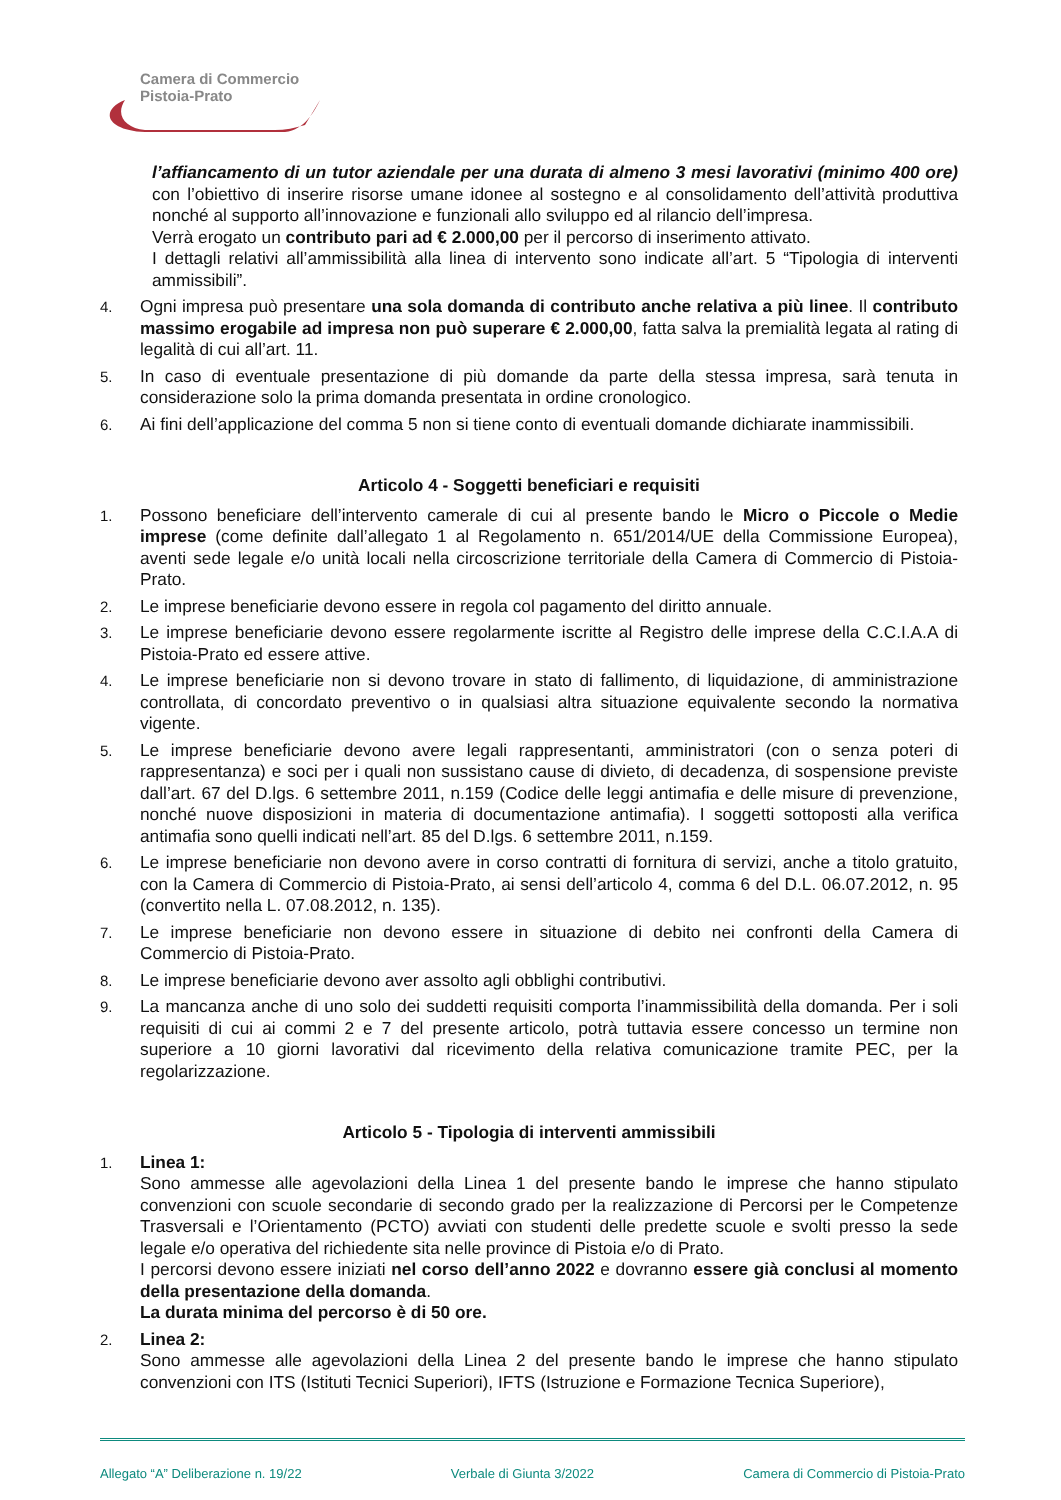Camera di Commercio
Pistoia-Prato
l’affiancamento di un tutor aziendale per una durata di almeno 3 mesi lavorativi (minimo 400 ore) con l’obiettivo di inserire risorse umane idonee al sostegno e al consolidamento dell’attività produttiva nonché al supporto all’innovazione e funzionali allo sviluppo ed al rilancio dell’impresa.
Verrà erogato un contributo pari ad € 2.000,00 per il percorso di inserimento attivato.
I dettagli relativi all’ammissibilità alla linea di intervento sono indicate all’art. 5 “Tipologia di interventi ammissibili”.
4. Ogni impresa può presentare una sola domanda di contributo anche relativa a più linee. Il contributo massimo erogabile ad impresa non può superare € 2.000,00, fatta salva la premialità legata al rating di legalità di cui all’art. 11.
5. In caso di eventuale presentazione di più domande da parte della stessa impresa, sarà tenuta in considerazione solo la prima domanda presentata in ordine cronologico.
6. Ai fini dell’applicazione del comma 5 non si tiene conto di eventuali domande dichiarate inammissibili.
Articolo 4 - Soggetti beneficiari e requisiti
1. Possono beneficiare dell’intervento camerale di cui al presente bando le Micro o Piccole o Medie imprese (come definite dall’allegato 1 al Regolamento n. 651/2014/UE della Commissione Europea), aventi sede legale e/o unità locali nella circoscrizione territoriale della Camera di Commercio di Pistoia-Prato.
2. Le imprese beneficiarie devono essere in regola col pagamento del diritto annuale.
3. Le imprese beneficiarie devono essere regolarmente iscritte al Registro delle imprese della C.C.I.A.A di Pistoia-Prato ed essere attive.
4. Le imprese beneficiarie non si devono trovare in stato di fallimento, di liquidazione, di amministrazione controllata, di concordato preventivo o in qualsiasi altra situazione equivalente secondo la normativa vigente.
5. Le imprese beneficiarie devono avere legali rappresentanti, amministratori (con o senza poteri di rappresentanza) e soci per i quali non sussistano cause di divieto, di decadenza, di sospensione previste dall’art. 67 del D.lgs. 6 settembre 2011, n.159 (Codice delle leggi antimafia e delle misure di prevenzione, nonché nuove disposizioni in materia di documentazione antimafia). I soggetti sottoposti alla verifica antimafia sono quelli indicati nell’art. 85 del D.lgs. 6 settembre 2011, n.159.
6. Le imprese beneficiarie non devono avere in corso contratti di fornitura di servizi, anche a titolo gratuito, con la Camera di Commercio di Pistoia-Prato, ai sensi dell’articolo 4, comma 6 del D.L. 06.07.2012, n. 95 (convertito nella L. 07.08.2012, n. 135).
7. Le imprese beneficiarie non devono essere in situazione di debito nei confronti della Camera di Commercio di Pistoia-Prato.
8. Le imprese beneficiarie devono aver assolto agli obblighi contributivi.
9. La mancanza anche di uno solo dei suddetti requisiti comporta l’inammissibilità della domanda. Per i soli requisiti di cui ai commi 2 e 7 del presente articolo, potrà tuttavia essere concesso un termine non superiore a 10 giorni lavorativi dal ricevimento della relativa comunicazione tramite PEC, per la regolarizzazione.
Articolo 5 - Tipologia di interventi ammissibili
1. Linea 1:
Sono ammesse alle agevolazioni della Linea 1 del presente bando le imprese che hanno stipulato convenzioni con scuole secondarie di secondo grado per la realizzazione di Percorsi per le Competenze Trasversali e l’Orientamento (PCTO) avviati con studenti delle predette scuole e svolti presso la sede legale e/o operativa del richiedente sita nelle province di Pistoia e/o di Prato.
I percorsi devono essere iniziati nel corso dell’anno 2022 e dovranno essere già conclusi al momento della presentazione della domanda.
La durata minima del percorso è di 50 ore.
2. Linea 2:
Sono ammesse alle agevolazioni della Linea 2 del presente bando le imprese che hanno stipulato convenzioni con ITS (Istituti Tecnici Superiori), IFTS (Istruzione e Formazione Tecnica Superiore),
Allegato “A” Deliberazione n. 19/22 Verbale di Giunta 3/2022 Camera di Commercio di Pistoia-Prato